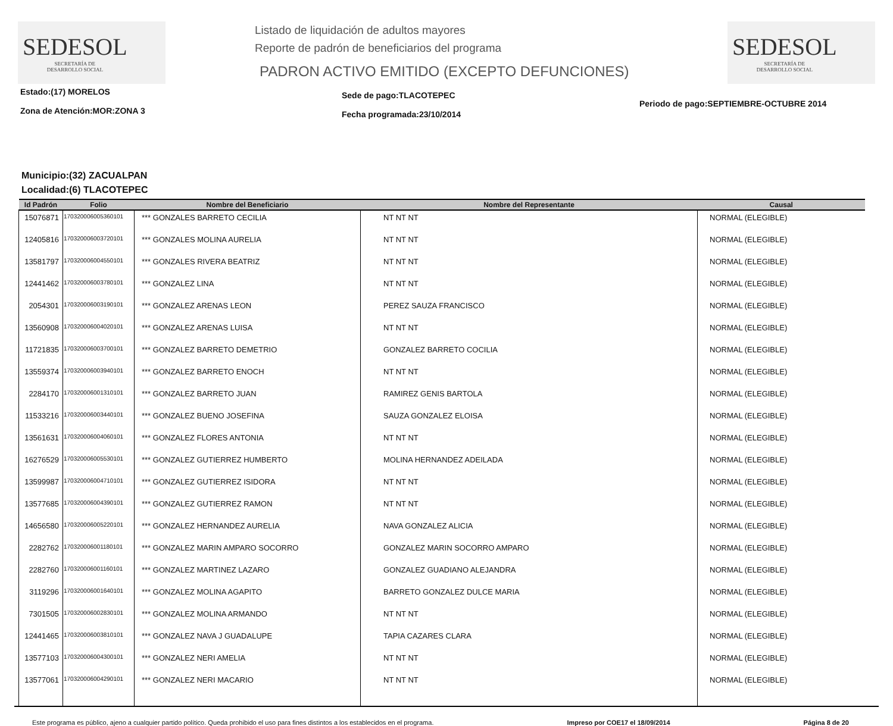SEDESOL
SECRETARÍA DE
DESARROLLO SOCIAL
Listado de liquidación de adultos mayores
Reporte de padrón de beneficiarios del programa
PADRON ACTIVO EMITIDO (EXCEPTO DEFUNCIONES)
SEDESOL
SECRETARÍA DE
DESARROLLO SOCIAL
Estado:(17) MORELOS
Zona de Atención:MOR:ZONA 3
Sede de pago:TLACOTEPEC
Fecha programada:23/10/2014
Periodo de pago:SEPTIEMBRE-OCTUBRE 2014
Municipio:(32) ZACUALPAN
Localidad:(6) TLACOTEPEC
| Id Padrón | Folio | Nombre del Beneficiario | Nombre del Representante | Causal |
| --- | --- | --- | --- | --- |
| 15076871 | 170320006005360101 | *** GONZALES BARRETO CECILIA | NT NT NT | NORMAL (ELEGIBLE) |
| 12405816 | 170320006003720101 | *** GONZALES MOLINA AURELIA | NT NT NT | NORMAL (ELEGIBLE) |
| 13581797 | 170320006004550101 | *** GONZALES RIVERA BEATRIZ | NT NT NT | NORMAL (ELEGIBLE) |
| 12441462 | 170320006003780101 | *** GONZALEZ LINA | NT NT NT | NORMAL (ELEGIBLE) |
| 2054301 | 170320006003190101 | *** GONZALEZ ARENAS LEON | PEREZ SAUZA FRANCISCO | NORMAL (ELEGIBLE) |
| 13560908 | 170320006004020101 | *** GONZALEZ ARENAS LUISA | NT NT NT | NORMAL (ELEGIBLE) |
| 11721835 | 170320006003700101 | *** GONZALEZ BARRETO DEMETRIO | GONZALEZ BARRETO COCILIA | NORMAL (ELEGIBLE) |
| 13559374 | 170320006003940101 | *** GONZALEZ BARRETO ENOCH | NT NT NT | NORMAL (ELEGIBLE) |
| 2284170 | 170320006001310101 | *** GONZALEZ BARRETO JUAN | RAMIREZ GENIS BARTOLA | NORMAL (ELEGIBLE) |
| 11533216 | 170320006003440101 | *** GONZALEZ BUENO JOSEFINA | SAUZA GONZALEZ ELOISA | NORMAL (ELEGIBLE) |
| 13561631 | 170320006004060101 | *** GONZALEZ FLORES ANTONIA | NT NT NT | NORMAL (ELEGIBLE) |
| 16276529 | 170320006005530101 | *** GONZALEZ GUTIERREZ HUMBERTO | MOLINA HERNANDEZ ADEILADA | NORMAL (ELEGIBLE) |
| 13599987 | 170320006004710101 | *** GONZALEZ GUTIERREZ ISIDORA | NT NT NT | NORMAL (ELEGIBLE) |
| 13577685 | 170320006004390101 | *** GONZALEZ GUTIERREZ RAMON | NT NT NT | NORMAL (ELEGIBLE) |
| 14656580 | 170320006005220101 | *** GONZALEZ HERNANDEZ AURELIA | NAVA GONZALEZ ALICIA | NORMAL (ELEGIBLE) |
| 2282762 | 170320006001180101 | *** GONZALEZ MARIN AMPARO SOCORRO | GONZALEZ MARIN SOCORRO AMPARO | NORMAL (ELEGIBLE) |
| 2282760 | 170320006001160101 | *** GONZALEZ MARTINEZ LAZARO | GONZALEZ GUADIANO ALEJANDRA | NORMAL (ELEGIBLE) |
| 3119296 | 170320006001640101 | *** GONZALEZ MOLINA AGAPITO | BARRETO GONZALEZ DULCE MARIA | NORMAL (ELEGIBLE) |
| 7301505 | 170320006002830101 | *** GONZALEZ MOLINA ARMANDO | NT NT NT | NORMAL (ELEGIBLE) |
| 12441465 | 170320006003810101 | *** GONZALEZ NAVA J GUADALUPE | TAPIA CAZARES CLARA | NORMAL (ELEGIBLE) |
| 13577103 | 170320006004300101 | *** GONZALEZ NERI AMELIA | NT NT NT | NORMAL (ELEGIBLE) |
| 13577061 | 170320006004290101 | *** GONZALEZ NERI MACARIO | NT NT NT | NORMAL (ELEGIBLE) |
Este programa es público, ajeno a cualquier partido político. Queda prohibido el uso para fines distintos a los establecidos en el programa. Impreso por COE17 el 18/09/2014 Página 8 de 20